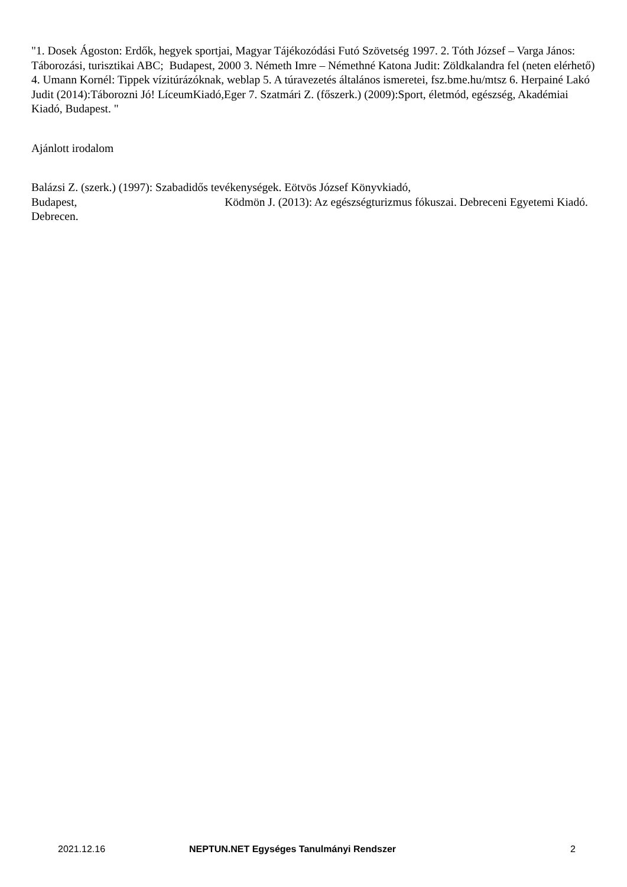"1. Dosek Ágoston: Erdők, hegyek sportjai, Magyar Tájékozódási Futó Szövetség 1997. 2. Tóth József – Varga János: Táborozási, turisztikai ABC; Budapest, 2000 3. Németh Imre – Némethné Katona Judit: Zöldkalandra fel (neten elérhető) 4. Umann Kornél: Tippek vízitúrázóknak, weblap 5. A túravezetés általános ismeretei, fsz.bme.hu/mtsz 6. Herpainé Lakó Judit (2014):Táborozni Jó! LíceumKiadó,Eger 7. Szatmári Z. (főszerk.) (2009):Sport, életmód, egészség, Akadémiai Kiadó, Budapest. "
Ajánlott irodalom
Balázsi Z. (szerk.) (1997): Szabadidős tevékenységek. Eötvös József Könyvkiadó,
Budapest, Ködmön J. (2013): Az egészségturizmus fókuszai. Debreceni Egyetemi Kiadó. Debrecen.
2021.12.16 NEPTUN.NET Egységes Tanulmányi Rendszer 2